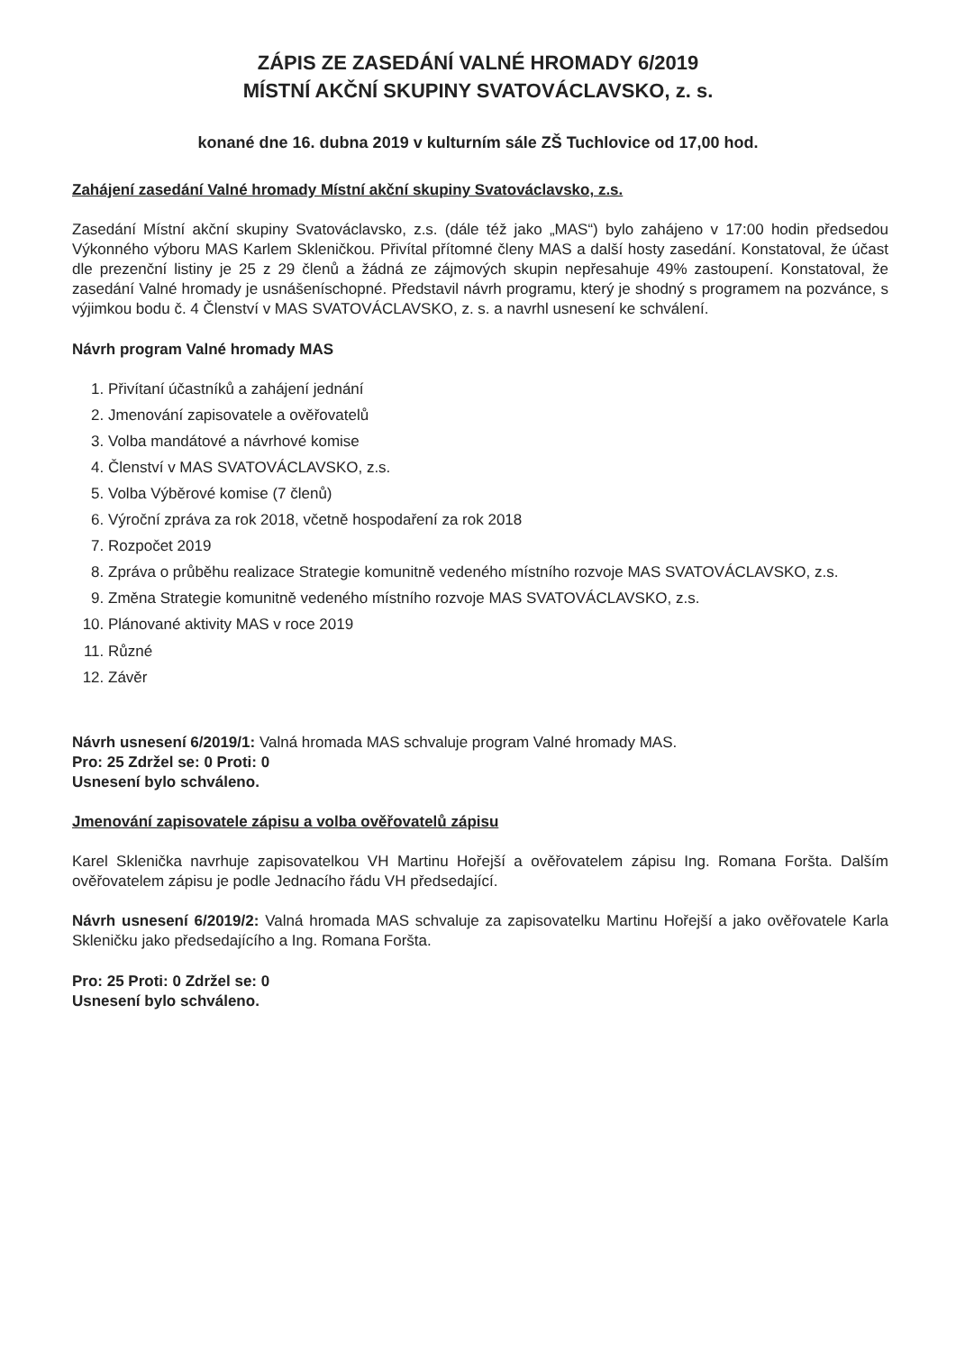ZÁPIS ZE ZASEDÁNÍ VALNÉ HROMADY 6/2019
MÍSTNÍ AKČNÍ SKUPINY SVATOVÁCLAVSKO, z. s.
konané dne 16. dubna 2019 v kulturním sále ZŠ Tuchlovice od 17,00 hod.
Zahájení zasedání Valné hromady Místní akční skupiny Svatováclavsko, z.s.
Zasedání Místní akční skupiny Svatováclavsko, z.s. (dále též jako „MAS“) bylo zahájeno v 17:00 hodin předsedou Výkonného výboru MAS Karlem Skleničkou. Přivítal přítomné členy MAS a další hosty zasedání. Konstatoval, že účast dle prezenční listiny je 25 z 29 členů a žádná ze zájmových skupin nepřesahuje 49% zastoupení. Konstatoval, že zasedání Valné hromady je usnášeníschopné. Představil návrh programu, který je shodný s programem na pozvánce, s výjimkou bodu č. 4 Členství v MAS SVATOVÁCLAVSKO, z. s. a navrhl usnesení ke schválení.
Návrh program Valné hromady MAS
1. Přivítaní účastníků a zahájení jednání
2. Jmenování zapisovatele a ověřovatelů
3. Volba mandátové a návrhové komise
4. Členství v MAS SVATOVÁCLAVSKO, z.s.
5. Volba Výběrové komise (7 členů)
6. Výroční zpráva za rok 2018, včetně hospodaření za rok 2018
7. Rozpočet 2019
8. Zpráva o průběhu realizace Strategie komunitně vedeného místního rozvoje MAS SVATOVÁCLAVSKO, z.s.
9. Změna Strategie komunitně vedeného místního rozvoje MAS SVATOVÁCLAVSKO, z.s.
10. Plánované aktivity MAS v roce 2019
11. Různé
12. Závěr
Návrh usnesení 6/2019/1: Valná hromada MAS schvaluje program Valné hromady MAS.
Pro: 25 Zdržel se: 0 Proti: 0
Usnesení bylo schváleno.
Jmenování zapisovatele zápisu a volba ověřovatelů zápisu
Karel Sklenička navrhuje zapisovatelkou VH Martinu Hořejší a ověřovatelem zápisu Ing. Romana Foršta. Dalším ověřovatelem zápisu je podle Jednacího řádu VH předsedající.
Návrh usnesení 6/2019/2: Valná hromada MAS schvaluje za zapisovatelku Martinu Hořejší a jako ověřovatele Karla Skleničku jako předsedajícího a Ing. Romana Foršta.
Pro: 25 Proti: 0 Zdržel se: 0
Usnesení bylo schváleno.